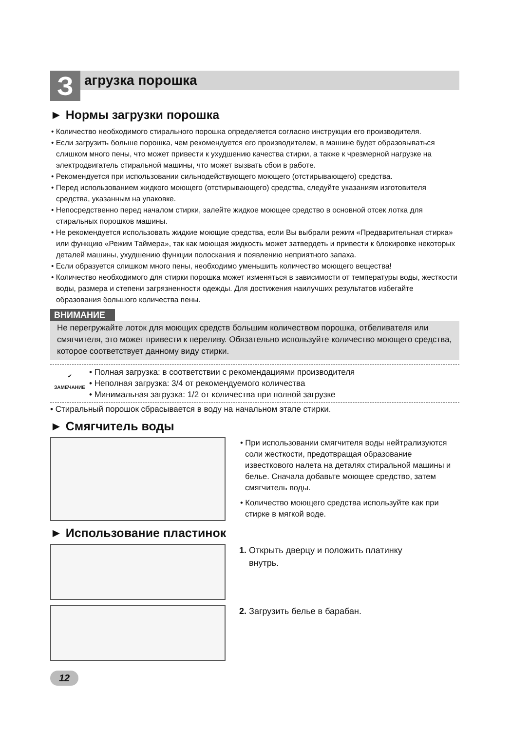З
агрузка порошка
► Нормы загрузки порошка
• Количество необходимого стирального порошка определяется согласно инструкции его производителя.
• Если загрузить больше порошка, чем рекомендуется его производителем, в машине будет образовываться слишком много пены, что может привести к ухудшению качества стирки, а также к чрезмерной нагрузке на электродвигатель стиральной машины, что может вызвать сбои в работе.
• Рекомендуется при использовании сильнодействующего моющего (отстирывающего) средства.
• Перед использованием жидкого моющего (отстирывающего) средства, следуйте указаниям изготовителя средства, указанным на упаковке.
• Непосредственно перед началом стирки, залейте жидкое моющее средство в основной отсек лотка для стиральных порошков машины.
• Не рекомендуется использовать жидкие моющие средства, если Вы выбрали режим «Предварительная стирка» или функцию «Режим Таймера», так как моющая жидкость может затвердеть и привести к блокировке некоторых деталей машины, ухудшению функции полоскания и появлению неприятного запаха.
• Если образуется слишком много пены, необходимо уменьшить количество моющего вещества!
• Количество необходимого для стирки порошка может изменяться в зависимости от температуры воды, жесткости воды, размера и степени загрязненности одежды. Для достижения наилучших результатов избегайте образования большого количества пены.
ВНИМАНИЕ
Не перегружайте лоток для моющих средств большим количеством порошка, отбеливателя или смягчителя, это может привести к переливу. Обязательно используйте количество моющего средства, которое соответствует данному виду стирки.
✔
ЗАМЕЧАНИЕ
• Полная загрузка: в соответствии с рекомендациями производителя
• Неполная загрузка: 3/4 от рекомендуемого количества
• Минимальная загрузка: 1/2 от количества при полной загрузке
• Стиральный порошок сбрасывается в воду на начальном этапе стирки.
► Смягчитель воды
• При использовании смягчителя воды нейтрализуются соли жесткости, предотвращая образование известкового налета на деталях стиральной машины и белье. Сначала добавьте моющее средство, затем смягчитель воды.
• Количество моющего средства используйте как при стирке в мягкой воде.
► Использование пластинок
1. Открыть дверцу и положить платинку
внутрь.
2. Загрузить белье в барабан.
12